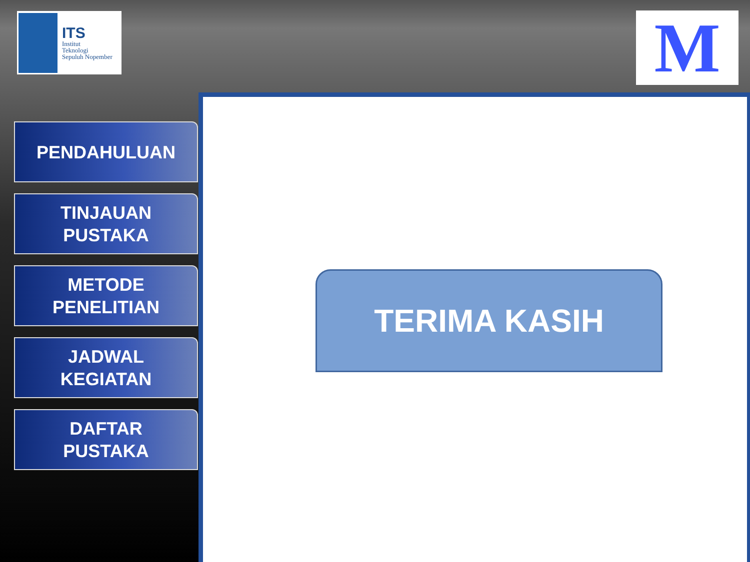ITS
Institut
Teknologi
Sepuluh Nopember
M
PENDAHULUAN
TINJAUAN
PUSTAKA
METODE
PENELITIAN
JADWAL
KEGIATAN
DAFTAR
PUSTAKA
TERIMA KASIH